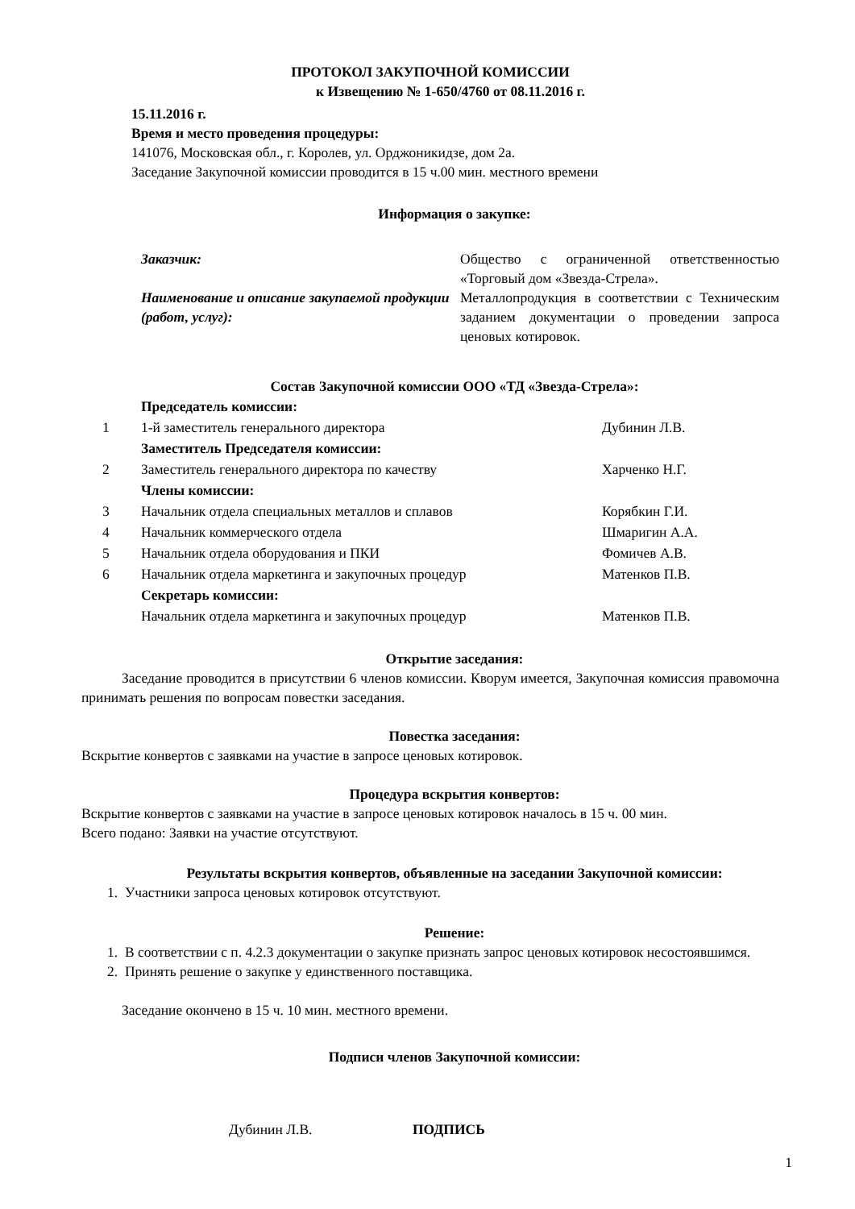ПРОТОКОЛ ЗАКУПОЧНОЙ КОМИССИИ
к Извещению № 1-650/4760 от 08.11.2016 г.
15.11.2016 г.
Время и место проведения процедуры:
141076, Московская обл., г. Королев, ул. Орджоникидзе, дом 2а.
Заседание Закупочной комиссии проводится в 15 ч.00 мин. местного времени
Информация о закупке:
| Заказчик: | Общество с ограниченной ответственностью «Торговый дом «Звезда-Стрела». |
| Наименование и описание закупаемой продукции (работ, услуг): | Металлопродукция в соответствии с Техническим заданием документации о проведении запроса ценовых котировок. |
Состав Закупочной комиссии ООО «ТД «Звезда-Стрела»:
| | Председатель комиссии: | |
| 1 | 1-й заместитель генерального директора | Дубинин Л.В. |
| | Заместитель Председателя комиссии: | |
| 2 | Заместитель генерального директора по качеству | Харченко Н.Г. |
| | Члены комиссии: | |
| 3 | Начальник отдела специальных металлов и сплавов | Корябкин Г.И. |
| 4 | Начальник коммерческого отдела | Шмаригин А.А. |
| 5 | Начальник отдела оборудования и ПКИ | Фомичев А.В. |
| 6 | Начальник отдела маркетинга и закупочных процедур | Матенков П.В. |
| | Секретарь комиссии: | |
| | Начальник отдела маркетинга и закупочных процедур | Матенков П.В. |
Открытие заседания:
Заседание проводится в присутствии 6 членов комиссии. Кворум имеется, Закупочная комиссия правомочна принимать решения по вопросам повестки заседания.
Повестка заседания:
Вскрытие конвертов с заявками на участие в запросе ценовых котировок.
Процедура вскрытия конвертов:
Вскрытие конвертов с заявками на участие в запросе ценовых котировок началось в 15 ч. 00 мин.
Всего подано: Заявки на участие отсутствуют.
Результаты вскрытия конвертов, объявленные на заседании Закупочной комиссии:
1. Участники запроса ценовых котировок отсутствуют.
Решение:
1. В соответствии с п. 4.2.3 документации о закупке признать запрос ценовых котировок несостоявшимся.
2. Принять решение о закупке у единственного поставщика.
Заседание окончено в 15 ч. 10 мин. местного времени.
Подписи членов Закупочной комиссии:
Дубинин Л.В. ПОДПИСЬ
1